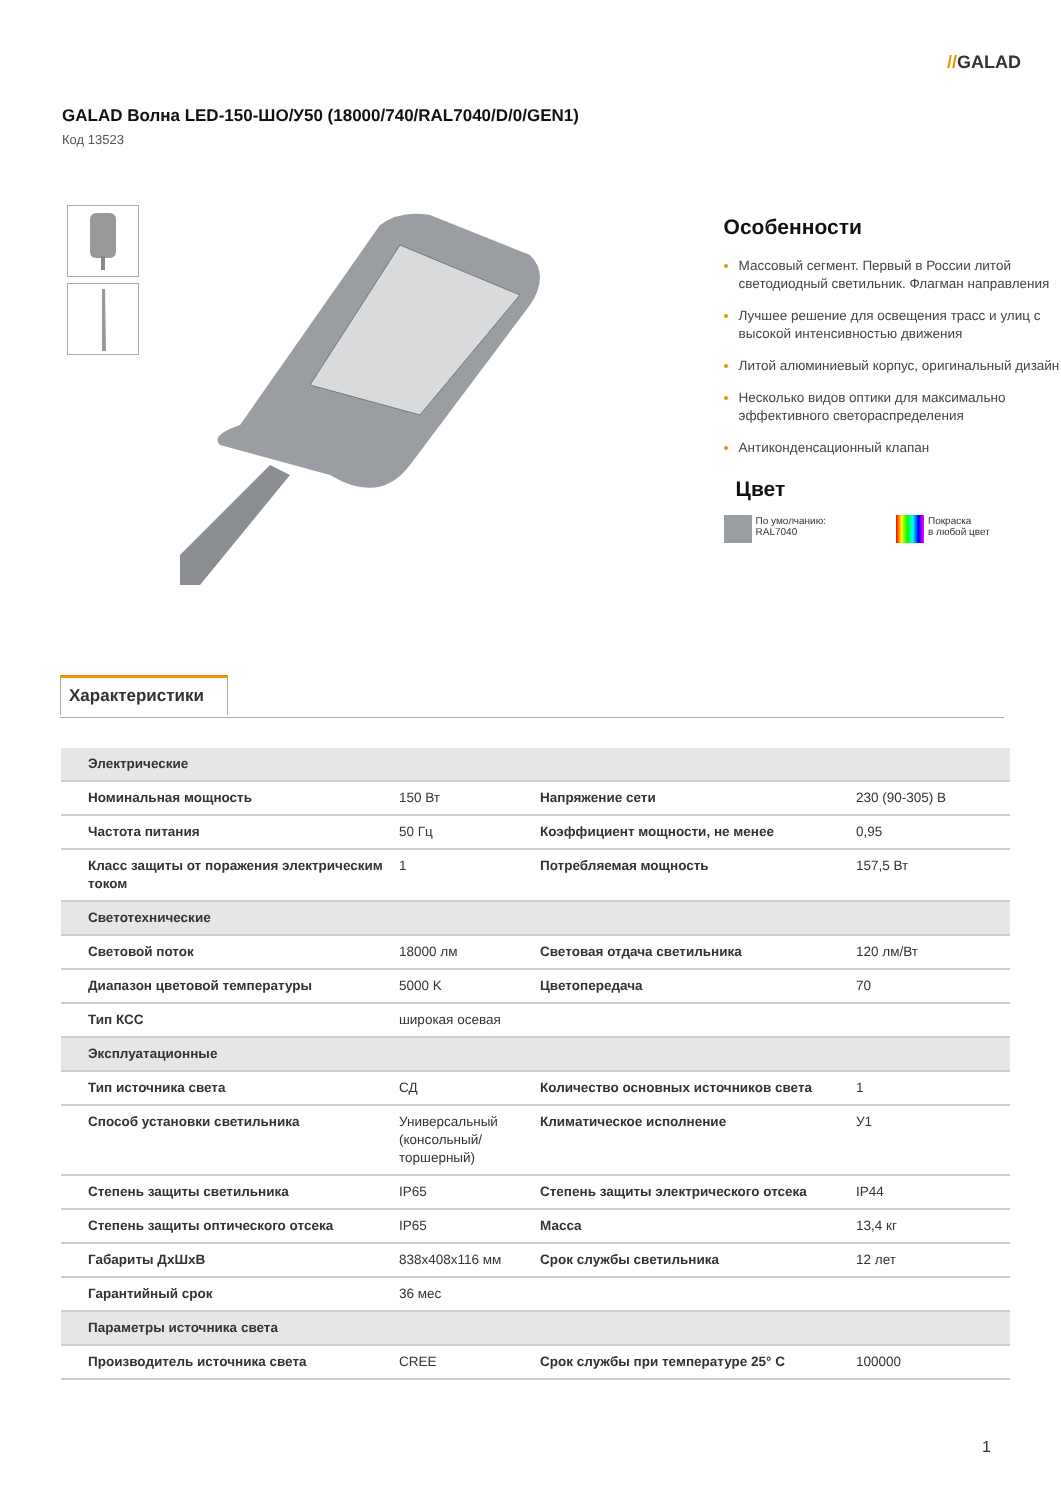//GALAD
GALAD Волна LED-150-ШО/У50 (18000/740/RAL7040/D/0/GEN1)
Код 13523
Особенности
Массовый сегмент. Первый в России литой светодиодный светильник. Флагман направления
Лучшее решение для освещения трасс и улиц с высокой интенсивностью движения
Литой алюминиевый корпус, оригинальный дизайн
Несколько видов оптики для максимально эффективного светораспределения
Антиконденсационный клапан
Цвет
По умолчанию:
RAL7040
Покраска
в любой цвет
Характеристики
| Электрические | | | |
| --- | --- | --- | --- |
| Номинальная мощность | 150 Вт | Напряжение сети | 230 (90-305) В |
| Частота питания | 50 Гц | Коэффициент мощности, не менее | 0,95 |
| Класс защиты от поражения электрическим током | 1 | Потребляемая мощность | 157,5 Вт |
| Светотехнические | | | |
| Световой поток | 18000 лм | Световая отдача светильника | 120 лм/Вт |
| Диапазон цветовой температуры | 5000 K | Цветопередача | 70 |
| Тип КСС | широкая осевая | | |
| Эксплуатационные | | | |
| Тип источника света | СД | Количество основных источников света | 1 |
| Способ установки светильника | Универсальный (консольный/торшерный) | Климатическое исполнение | У1 |
| Степень защиты светильника | IP65 | Степень защиты электрического отсека | IP44 |
| Степень защиты оптического отсека | IP65 | Масса | 13,4 кг |
| Габариты ДхШхВ | 838x408x116 мм | Срок службы светильника | 12 лет |
| Гарантийный срок | 36 мес | | |
| Параметры источника света | | | |
| Производитель источника света | CREE | Срок службы при температуре 25° С | 100000 |
1